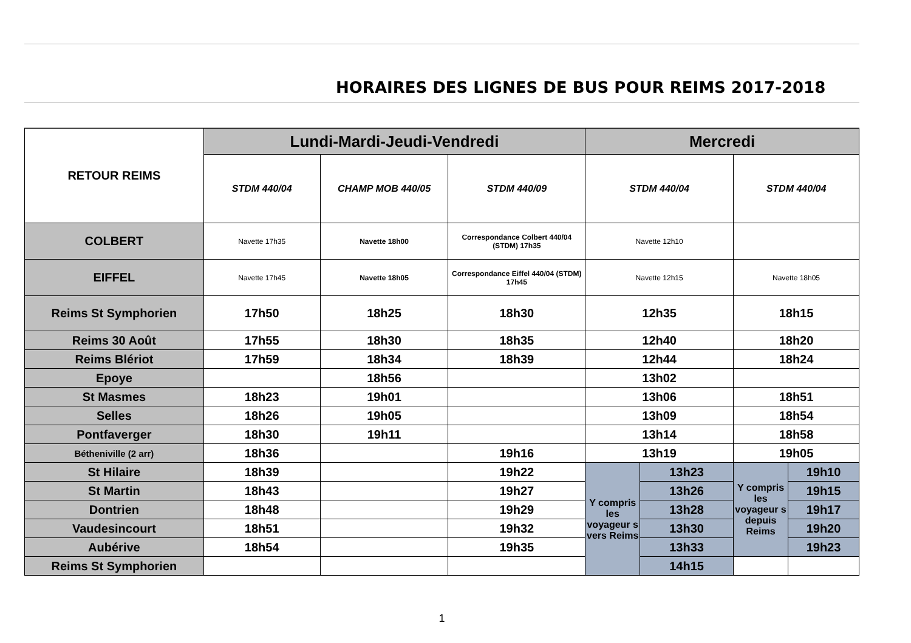HORAIRES DES LIGNES DE BUS POUR REIMS 2017-2018
| RETOUR REIMS | Lundi-Mardi-Jeudi-Vendredi | | | Mercredi | | | |
| --- | --- | --- | --- | --- | --- | --- | --- |
| | STDM 440/04 | CHAMP MOB 440/05 | STDM 440/09 | STDM 440/04 | | STDM 440/04 | |
| COLBERT | Navette 17h35 | Navette 18h00 | Correspondance Colbert 440/04 (STDM) 17h35 | Navette 12h10 | | | |
| EIFFEL | Navette 17h45 | Navette 18h05 | Correspondance Eiffel 440/04 (STDM) 17h45 | Navette 12h15 | | Navette 18h05 | |
| Reims St Symphorien | 17h50 | 18h25 | 18h30 | 12h35 | | 18h15 | |
| Reims 30 Août | 17h55 | 18h30 | 18h35 | 12h40 | | 18h20 | |
| Reims Blériot | 17h59 | 18h34 | 18h39 | 12h44 | | 18h24 | |
| Epoye | | 18h56 | | 13h02 | | | |
| St Masmes | 18h23 | 19h01 | | 13h06 | | 18h51 | |
| Selles | 18h26 | 19h05 | | 13h09 | | 18h54 | |
| Pontfaverger | 18h30 | 19h11 | | 13h14 | | 18h58 | |
| Bétheniville (2 arr) | 18h36 | | 19h16 | 13h19 | | 19h05 | |
| St Hilaire | 18h39 | | 19h22 | Y compris les voyageur s vers Reims | 13h23 | Y compris les voyageur s depuis Reims | 19h10 |
| St Martin | 18h43 | | 19h27 | | 13h26 | | 19h15 |
| Dontrien | 18h48 | | 19h29 | | 13h28 | | 19h17 |
| Vaudesincourt | 18h51 | | 19h32 | | 13h30 | | 19h20 |
| Aubérive | 18h54 | | 19h35 | | 13h33 | | 19h23 |
| Reims St Symphorien | | | | | 14h15 | | |
1